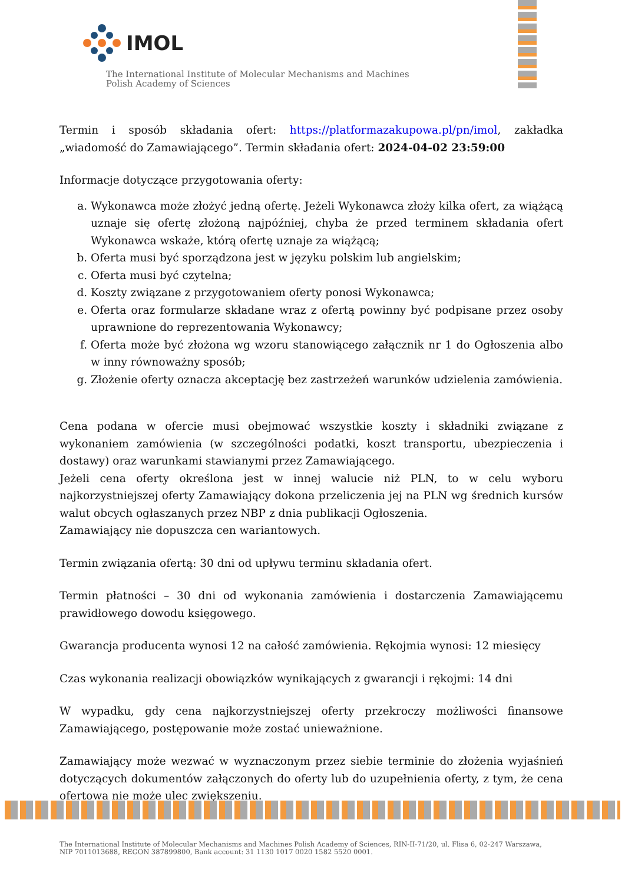IMOL
The International Institute of Molecular Mechanisms and Machines
Polish Academy of Sciences
Termin i sposób składania ofert: https://platformazakupowa.pl/pn/imol, zakładka „wiadomość do Zamawiającego”. Termin składania ofert: 2024-04-02 23:59:00
Informacje dotyczące przygotowania oferty:
a. Wykonawca może złożyć jedną ofertę. Jeżeli Wykonawca złoży kilka ofert, za wiążącą uznaje się ofertę złożoną najpóźniej, chyba że przed terminem składania ofert Wykonawca wskaże, którą ofertę uznaje za wiążącą;
b. Oferta musi być sporządzona jest w języku polskim lub angielskim;
c. Oferta musi być czytelna;
d. Koszty związane z przygotowaniem oferty ponosi Wykonawca;
e. Oferta oraz formularze składane wraz z ofertą powinny być podpisane przez osoby uprawnione do reprezentowania Wykonawcy;
f. Oferta może być złożona wg wzoru stanowiącego załącznik nr 1 do Ogłoszenia albo w inny równoważny sposób;
g. Złożenie oferty oznacza akceptację bez zastrzeżeń warunków udzielenia zamówienia.
Cena podana w ofercie musi obejmować wszystkie koszty i składniki związane z wykonaniem zamówienia (w szczególności podatki, koszt transportu, ubezpieczenia i dostawy) oraz warunkami stawianymi przez Zamawiającego.
Jeżeli cena oferty określona jest w innej walucie niż PLN, to w celu wyboru najkorzystniejszej oferty Zamawiający dokona przeliczenia jej na PLN wg średnich kursów walut obcych ogłaszanych przez NBP z dnia publikacji Ogłoszenia.
Zamawiający nie dopuszcza cen wariantowych.
Termin związania ofertą: 30 dni od upływu terminu składania ofert.
Termin płatności – 30 dni od wykonania zamówienia i dostarczenia Zamawiającemu prawidłowego dowodu księgowego.
Gwarancja producenta wynosi 12 na całość zamówienia. Rękojmia wynosi: 12 miesięcy
Czas wykonania realizacji obowiązków wynikających z gwarancji i rękojmi: 14 dni
W wypadku, gdy cena najkorzystniejszej oferty przekroczy możliwości finansowe Zamawiającego, postępowanie może zostać unieważnione.
Zamawiający może wezwać w wyznaczonym przez siebie terminie do złożenia wyjaśnień dotyczących dokumentów załączonych do oferty lub do uzupełnienia oferty, z tym, że cena ofertowa nie może ulec zwiększeniu.
The International Institute of Molecular Mechanisms and Machines Polish Academy of Sciences, RIN-II-71/20, ul. Flisa 6, 02-247 Warszawa,
NIP 7011013688, REGON 387899800, Bank account: 31 1130 1017 0020 1582 5520 0001.